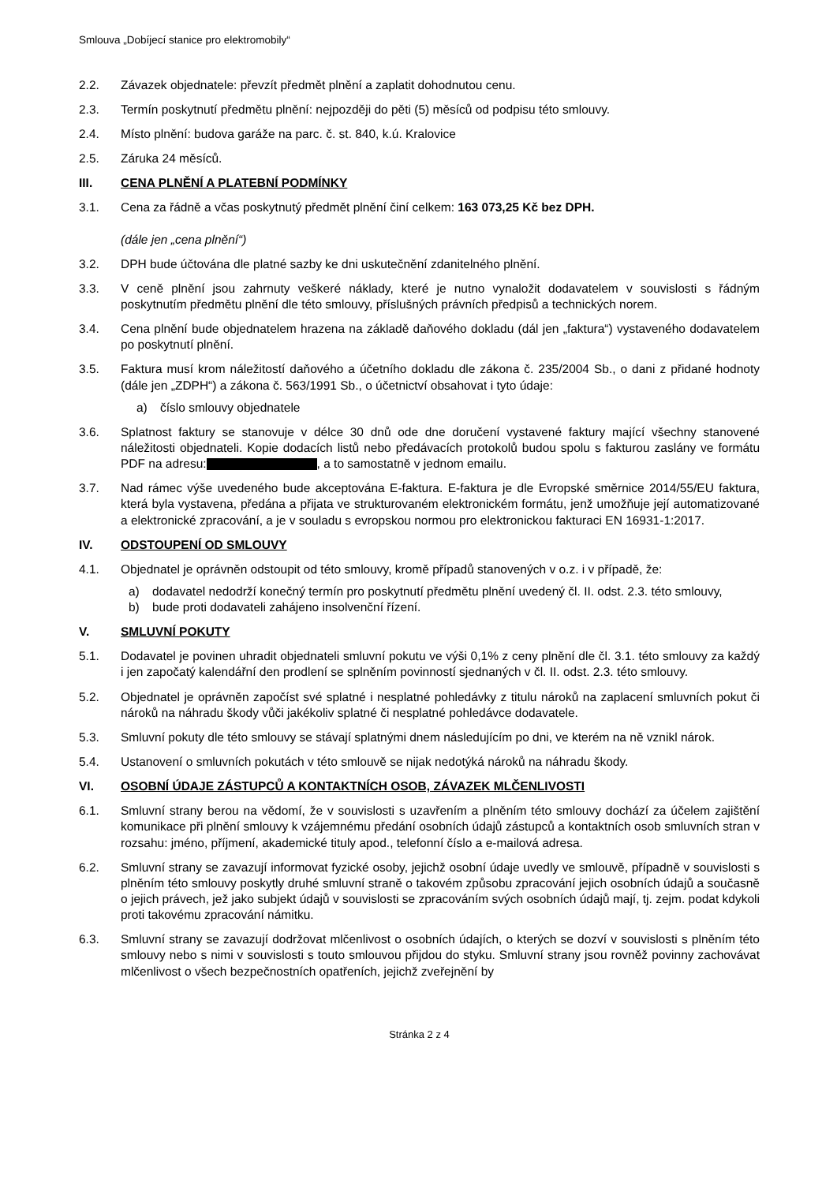Smlouva „Dobíjecí stanice pro elektromobily“
2.2. Závazek objednatele: převzít předmět plnění a zaplatit dohodnutou cenu.
2.3. Termín poskytnutí předmětu plnění: nejpozději do pěti (5) měsíců od podpisu této smlouvy.
2.4. Místo plnění: budova garáže na parc. č. st. 840, k.ú. Kralovice
2.5. Záruka 24 měsíců.
III. CENA PLNĚNÍ A PLATEBNÍ PODMÍNKY
3.1. Cena za řádně a včas poskytnutý předmět plnění činí celkem: 163 073,25 Kč bez DPH.
(dále jen „cena plnění“)
3.2. DPH bude účtována dle platné sazby ke dni uskutečnění zdanitelného plnění.
3.3. V ceně plnění jsou zahrnuty veškeré náklady, které je nutno vynaložit dodavatelem v souvislosti s řádným poskytnutím předmětu plnění dle této smlouvy, příslušných právních předpisů a technických norem.
3.4. Cena plnění bude objednatelem hrazena na základě daňového dokladu (dál jen „faktura“) vystaveného dodavatelem po poskytnutí plnění.
3.5. Faktura musí krom náležitostí daňového a účetního dokladu dle zákona č. 235/2004 Sb., o dani z přidané hodnoty (dále jen „ZDPH“) a zákona č. 563/1991 Sb., o účetnictví obsahovat i tyto údaje:
a) číslo smlouvy objednatele
3.6. Splatnost faktury se stanovuje v délce 30 dnů ode dne doručení vystavené faktury mající všechny stanovené náležitosti objednateli. Kopie dodacích listů nebo předávacích protokolů budou spolu s fakturou zaslány ve formátu PDF na adresu: , a to samostatně v jednom emailu.
3.7. Nad rámec výše uvedeného bude akceptována E-faktura. E-faktura je dle Evropské směrnice 2014/55/EU faktura, která byla vystavena, předána a přijata ve strukturovaném elektronickém formátu, jenž umožňuje její automatizované a elektronické zpracování, a je v souladu s evropskou normou pro elektronickou fakturaci EN 16931-1:2017.
IV. ODSTOUPENÍ OD SMLOUVY
4.1. Objednatel je oprávněn odstoupit od této smlouvy, kromě případů stanovených v o.z. i v případě, že:
a) dodavatel nedodrží konečný termín pro poskytnutí předmětu plnění uvedený čl. II. odst. 2.3. této smlouvy,
b) bude proti dodavateli zahájeno insolvenční řízení.
V. SMLUVNÍ POKUTY
5.1. Dodavatel je povinen uhradit objednateli smluvní pokutu ve výši 0,1% z ceny plnění dle čl. 3.1. této smlouvy za každý i jen započatý kalendářní den prodlení se splněním povinností sjednaných v čl. II. odst. 2.3. této smlouvy.
5.2. Objednatel je oprávněn započíst své splatné i nesplatné pohledávky z titulu nároků na zaplacení smluvních pokut či nároků na náhradu škody vůči jakékoliv splatné či nesplatné pohledávce dodavatele.
5.3. Smluvní pokuty dle této smlouvy se stávají splatnými dnem následujícím po dni, ve kterém na ně vznikl nárok.
5.4. Ustanovení o smluvních pokutách v této smlouvě se nijak nedotýká nároků na náhradu škody.
VI. OSOBNÍ ÚDAJE ZÁSTUPCŮ A KONTAKTNÍCH OSOB, ZÁVAZEK MLČENLIVOSTI
6.1. Smluvní strany berou na vědomí, že v souvislosti s uzavřením a plněním této smlouvy dochází za účelem zajištění komunikace při plnění smlouvy k vzájemnému předání osobních údajů zástupců a kontaktních osob smluvních stran v rozsahu: jméno, příjmení, akademické tituly apod., telefonní číslo a e-mailová adresa.
6.2. Smluvní strany se zavazují informovat fyzické osoby, jejichž osobní údaje uvedly ve smlouvě, případně v souvislosti s plněním této smlouvy poskytly druhé smluvní straně o takovém způsobu zpracování jejich osobních údajů a současně o jejich právech, jež jako subjekt údajů v souvislosti se zpracováním svých osobních údajů mají, tj. zejm. podat kdykoli proti takovému zpracování námitku.
6.3. Smluvní strany se zavazují dodržovat mlčenlivost o osobních údajích, o kterých se dozví v souvislosti s plněním této smlouvy nebo s nimi v souvislosti s touto smlouvou přijdou do styku. Smluvní strany jsou rovněž povinny zachovávat mlčenlivost o všech bezpečnostních opatřeních, jejichž zveřejnění by
Stránka 2 z 4